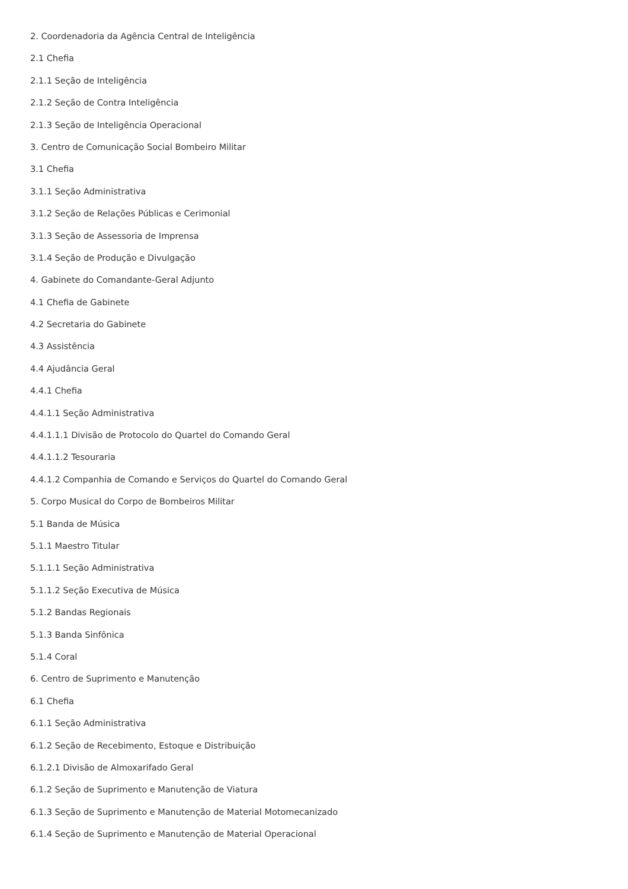2. Coordenadoria da Agência Central de Inteligência
2.1 Chefia
2.1.1 Seção de Inteligência
2.1.2 Seção de Contra Inteligência
2.1.3 Seção de Inteligência Operacional
3. Centro de Comunicação Social Bombeiro Militar
3.1 Chefia
3.1.1 Seção Administrativa
3.1.2 Seção de Relações Públicas e Cerimonial
3.1.3 Seção de Assessoria de Imprensa
3.1.4 Seção de Produção e Divulgação
4. Gabinete do Comandante-Geral Adjunto
4.1 Chefia de Gabinete
4.2 Secretaria do Gabinete
4.3 Assistência
4.4 Ajudância Geral
4.4.1 Chefia
4.4.1.1 Seção Administrativa
4.4.1.1.1 Divisão de Protocolo do Quartel do Comando Geral
4.4.1.1.2 Tesouraria
4.4.1.2 Companhia de Comando e Serviços do Quartel do Comando Geral
5. Corpo Musical do Corpo de Bombeiros Militar
5.1 Banda de Música
5.1.1 Maestro Titular
5.1.1.1 Seção Administrativa
5.1.1.2 Seção Executiva de Música
5.1.2 Bandas Regionais
5.1.3 Banda Sinfônica
5.1.4 Coral
6. Centro de Suprimento e Manutenção
6.1 Chefia
6.1.1 Seção Administrativa
6.1.2 Seção de Recebimento, Estoque e Distribuição
6.1.2.1 Divisão de Almoxarifado Geral
6.1.2 Seção de Suprimento e Manutenção de Viatura
6.1.3 Seção de Suprimento e Manutenção de Material Motomecanizado
6.1.4 Seção de Suprimento e Manutenção de Material Operacional